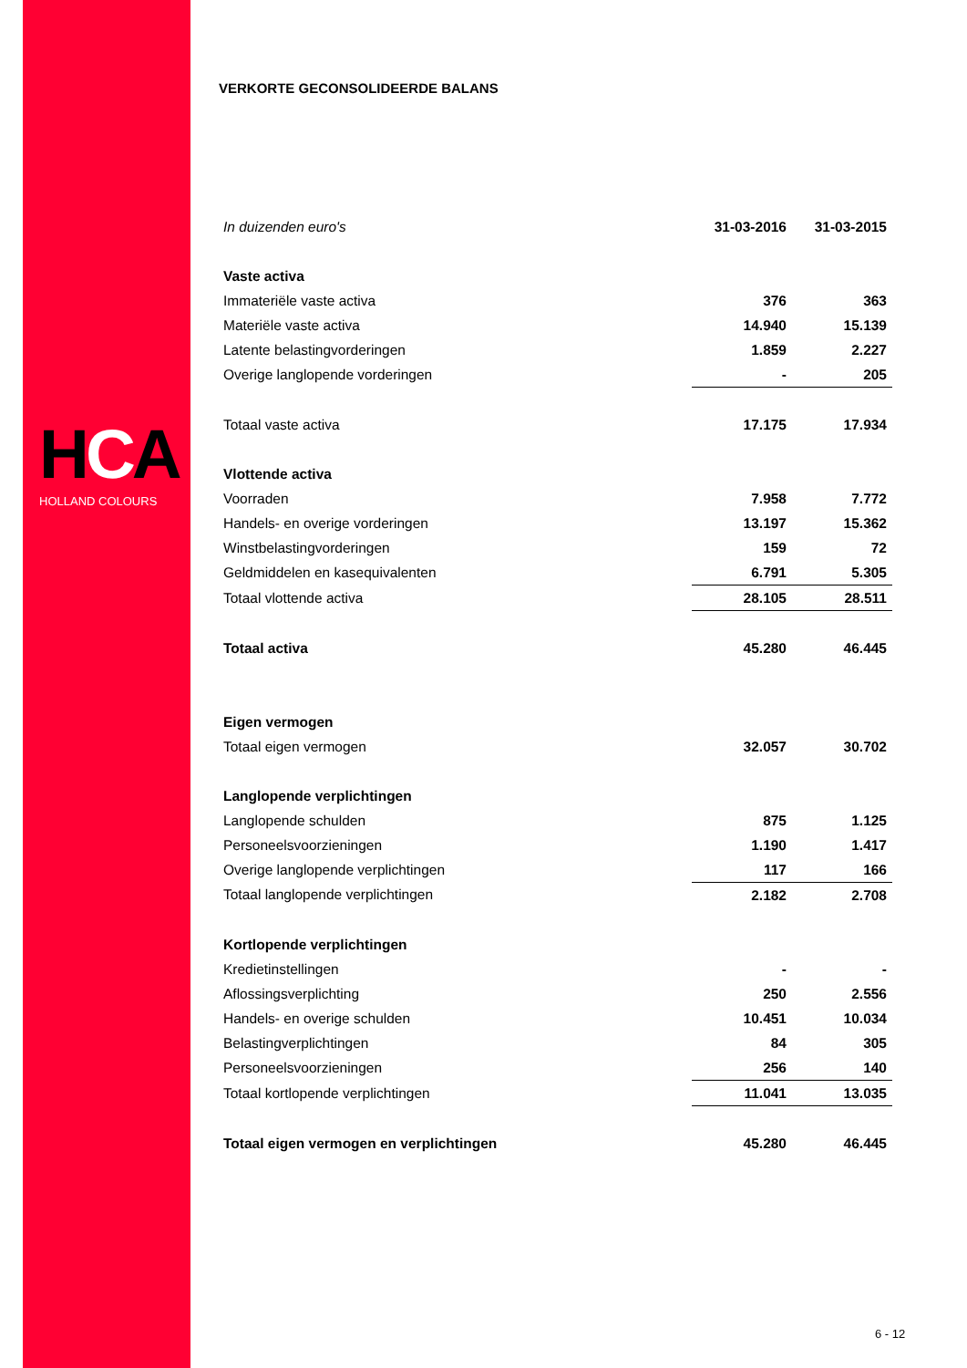HCA
HOLLAND COLOURS
VERKORTE GECONSOLIDEERDE BALANS
| In duizenden euro's | 31-03-2016 | 31-03-2015 |
| Vaste activa | | |
| Immateriële vaste activa | 376 | 363 |
| Materiële vaste activa | 14.940 | 15.139 |
| Latente belastingvorderingen | 1.859 | 2.227 |
| Overige langlopende vorderingen | - | 205 |
| Totaal vaste activa | 17.175 | 17.934 |
| Vlottende activa | | |
| Voorraden | 7.958 | 7.772 |
| Handels- en overige vorderingen | 13.197 | 15.362 |
| Winstbelastingvorderingen | 159 | 72 |
| Geldmiddelen en kasequivalenten | 6.791 | 5.305 |
| Totaal vlottende activa | 28.105 | 28.511 |
| Totaal activa | 45.280 | 46.445 |
| Eigen vermogen | | |
| Totaal eigen vermogen | 32.057 | 30.702 |
| Langlopende verplichtingen | | |
| Langlopende schulden | 875 | 1.125 |
| Personeelsvoorzieningen | 1.190 | 1.417 |
| Overige langlopende verplichtingen | 117 | 166 |
| Totaal langlopende verplichtingen | 2.182 | 2.708 |
| Kortlopende verplichtingen | | |
| Kredietinstellingen | - | - |
| Aflossingsverplichting | 250 | 2.556 |
| Handels- en overige schulden | 10.451 | 10.034 |
| Belastingverplichtingen | 84 | 305 |
| Personeelsvoorzieningen | 256 | 140 |
| Totaal kortlopende verplichtingen | 11.041 | 13.035 |
| Totaal eigen vermogen en verplichtingen | 45.280 | 46.445 |
6 - 12